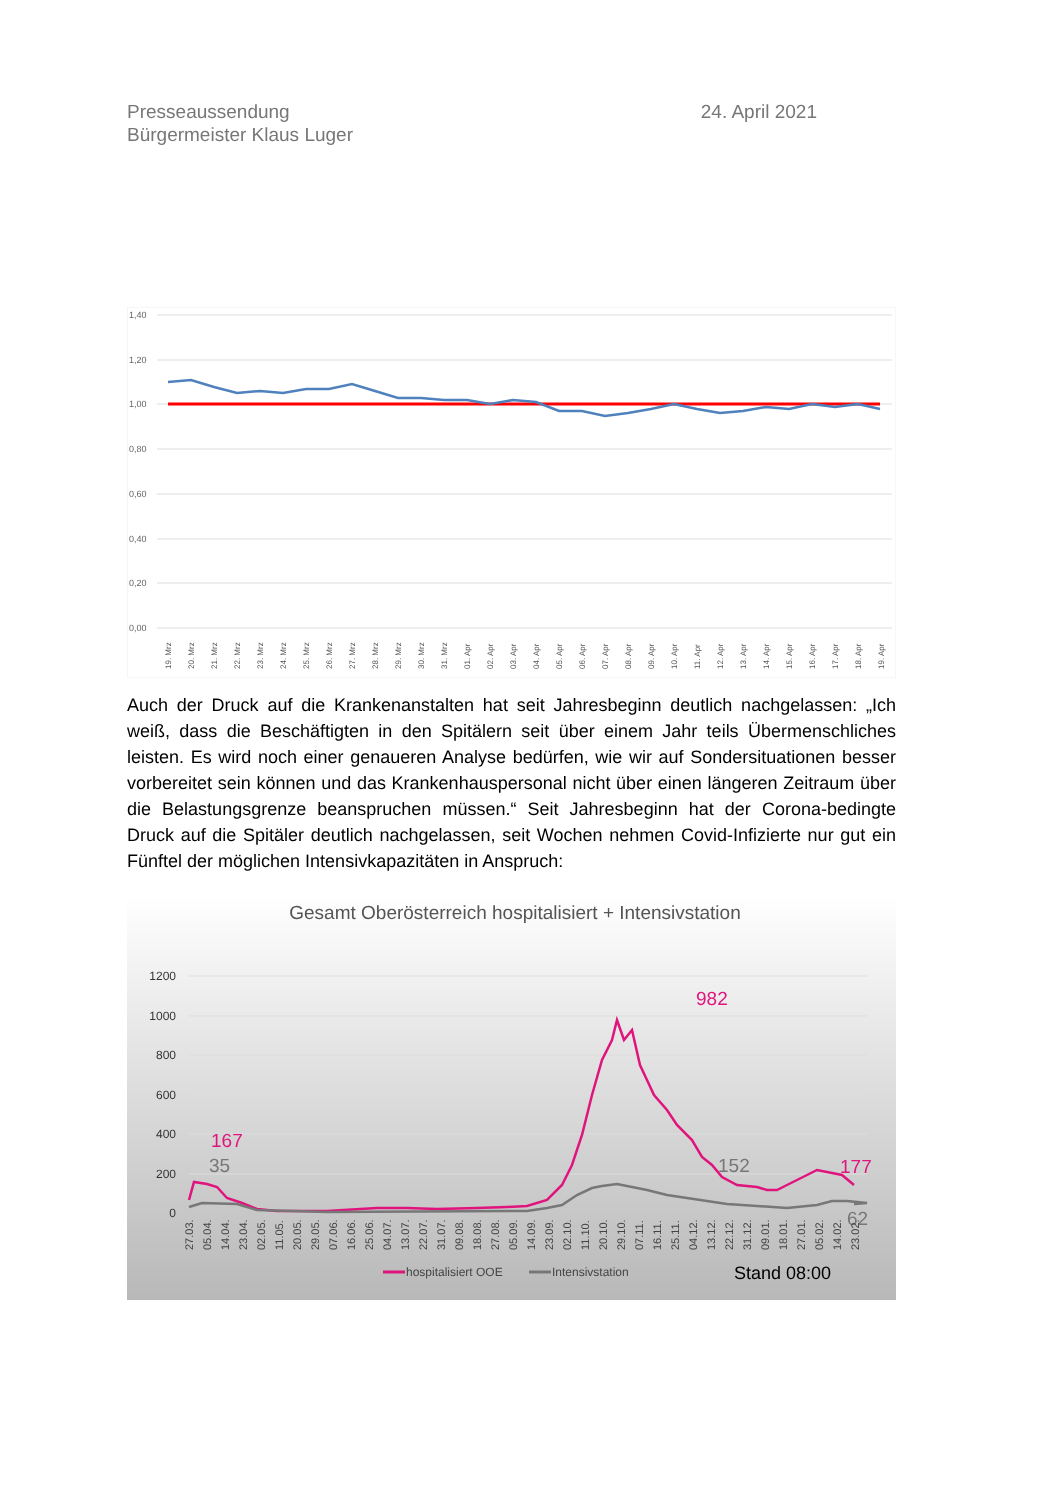Presseaussendung
Bürgermeister Klaus Luger
24. April 2021
1,40
1,20
1,00
0,80
0,60
0,40
0,20
0,00
19. Mrz
20. Mrz
21. Mrz
22. Mrz
23. Mrz
24. Mrz
25. Mrz
26. Mrz
27. Mrz
28. Mrz
29. Mrz
30. Mrz
31. Mrz
01. Apr
02. Apr
03. Apr
04. Apr
05. Apr
06. Apr
07. Apr
08. Apr
09. Apr
10. Apr
11. Apr
12. Apr
13. Apr
14. Apr
15. Apr
16. Apr
17. Apr
18. Apr
19. Apr
Auch der Druck auf die Krankenanstalten hat seit Jahresbeginn deutlich nachgelassen: „Ich weiß, dass die Beschäftigten in den Spitälern seit über einem Jahr teils Übermensch­liches leisten. Es wird noch einer genaueren Analyse bedürfen, wie wir auf Sondersituati­onen besser vorbereitet sein können und das Krankenhauspersonal nicht über einen län­geren Zeitraum über die Belastungsgrenze beanspruchen müssen.“ Seit Jahresbeginn hat der Corona-bedingte Druck auf die Spitäler deutlich nachgelassen, seit Wochen neh­men Covid-Infizierte nur gut ein Fünftel der möglichen Intensivkapazitäten in Anspruch:
Gesamt Oberösterreich hospitalisiert + Intensivstation
1200
1000
800
600
400
200
0
167
35
982
152
177
62
27.03.
05.04.
14.04.
23.04.
02.05.
11.05.
20.05.
29.05.
07.06.
16.06.
25.06.
04.07.
13.07.
22.07.
31.07.
09.08.
18.08.
27.08.
05.09.
14.09.
23.09.
02.10.
11.10.
20.10.
29.10.
07.11.
16.11.
25.11.
04.12.
13.12.
22.12.
31.12.
09.01.
18.01.
27.01.
05.02.
14.02.
23.02.
hospitalisiert OOE
Intensivstation
Stand 08:00